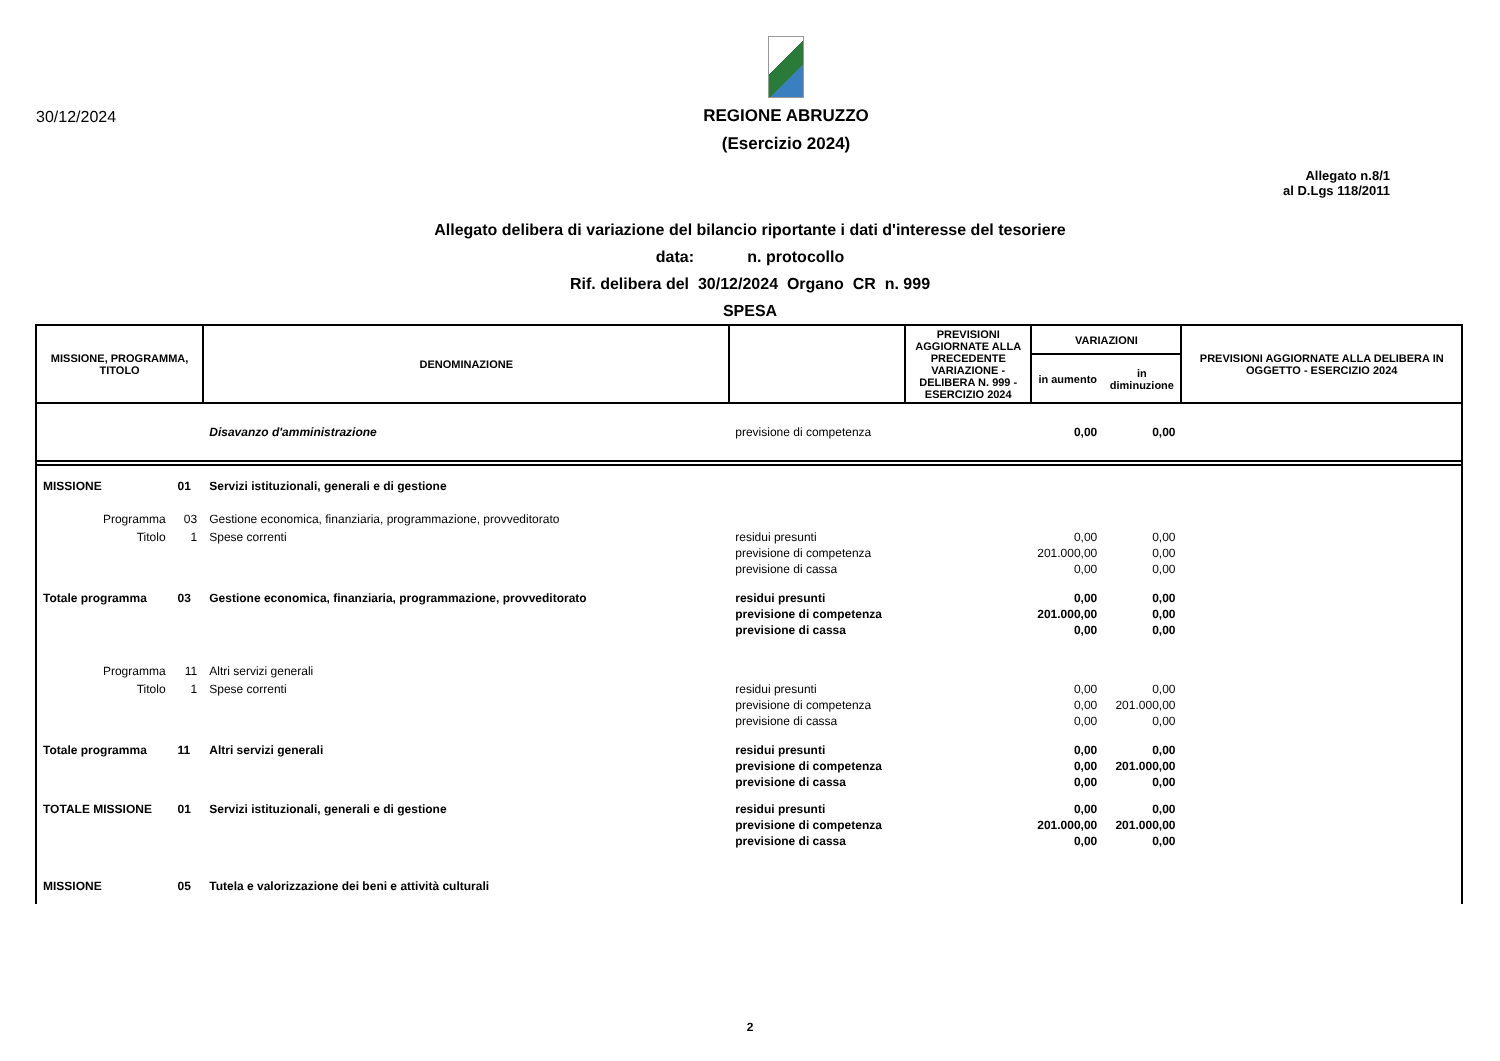30/12/2024
REGIONE ABRUZZO
(Esercizio 2024)
Allegato n.8/1
al D.Lgs 118/2011
Allegato delibera di variazione del bilancio riportante i dati d'interesse del tesoriere
data: n. protocollo
Rif. delibera del 30/12/2024 Organo CR n. 999
SPESA
| MISSIONE, PROGRAMMA, TITOLO | | DENOMINAZIONE | | PREVISIONI AGGIORNATE ALLA PRECEDENTE VARIAZIONE - DELIBERA N. 999 - ESERCIZIO 2024 | VARIAZIONI | | PREVISIONI AGGIORNATE ALLA DELIBERA IN OGGETTO - ESERCIZIO 2024 |
| --- | --- | --- | --- | --- | --- | --- | --- |
| | | | | | in aumento | in diminuzione | |
| | | Disavanzo d'amministrazione | previsione di competenza | | 0,00 | 0,00 | |
| MISSIONE | 01 | Servizi istituzionali, generali e di gestione | | | | | |
| Programma | 03 | Gestione economica, finanziaria, programmazione, provveditorato | | | | | |
| Titolo | 1 | Spese correnti | residui presunti previsione di competenza previsione di cassa | | 0,00 201.000,00 0,00 | 0,00 0,00 0,00 | |
| Totale programma | 03 | Gestione economica, finanziaria, programmazione, provveditorato | residui presunti previsione di competenza previsione di cassa | | 0,00 201.000,00 0,00 | 0,00 0,00 0,00 | |
| Programma | 11 | Altri servizi generali | | | | | |
| Titolo | 1 | Spese correnti | residui presunti previsione di competenza previsione di cassa | | 0,00 0,00 0,00 | 0,00 201.000,00 0,00 | |
| Totale programma | 11 | Altri servizi generali | residui presunti previsione di competenza previsione di cassa | | 0,00 0,00 0,00 | 0,00 201.000,00 0,00 | |
| TOTALE MISSIONE | 01 | Servizi istituzionali, generali e di gestione | residui presunti previsione di competenza previsione di cassa | | 0,00 201.000,00 0,00 | 0,00 201.000,00 0,00 | |
| MISSIONE | 05 | Tutela e valorizzazione dei beni e attività culturali | | | | | |
2